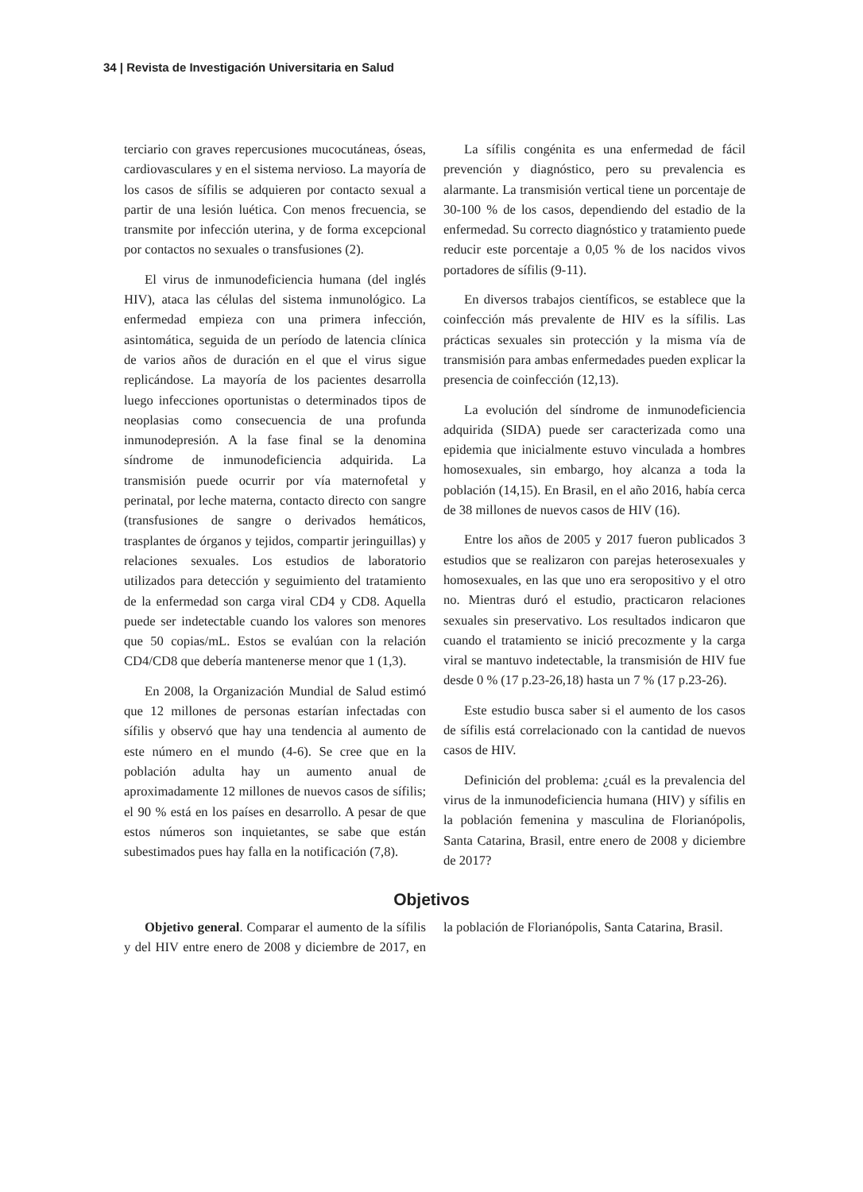34 | Revista de Investigación Universitaria en Salud
terciario con graves repercusiones mucocutáneas, óseas, cardiovasculares y en el sistema nervioso. La mayoría de los casos de sífilis se adquieren por contacto sexual a partir de una lesión luética. Con menos frecuencia, se transmite por infección uterina, y de forma excepcional por contactos no sexuales o transfusiones (2).
El virus de inmunodeficiencia humana (del inglés HIV), ataca las células del sistema inmunológico. La enfermedad empieza con una primera infección, asintomática, seguida de un período de latencia clínica de varios años de duración en el que el virus sigue replicándose. La mayoría de los pacientes desarrolla luego infecciones oportunistas o determinados tipos de neoplasias como consecuencia de una profunda inmunodepresión. A la fase final se la denomina síndrome de inmunodeficiencia adquirida. La transmisión puede ocurrir por vía maternofetal y perinatal, por leche materna, contacto directo con sangre (transfusiones de sangre o derivados hemáticos, trasplantes de órganos y tejidos, compartir jeringuillas) y relaciones sexuales. Los estudios de laboratorio utilizados para detección y seguimiento del tratamiento de la enfermedad son carga viral CD4 y CD8. Aquella puede ser indetectable cuando los valores son menores que 50 copias/mL. Estos se evalúan con la relación CD4/CD8 que debería mantenerse menor que 1 (1,3).
En 2008, la Organización Mundial de Salud estimó que 12 millones de personas estarían infectadas con sífilis y observó que hay una tendencia al aumento de este número en el mundo (4-6). Se cree que en la población adulta hay un aumento anual de aproximadamente 12 millones de nuevos casos de sífilis; el 90 % está en los países en desarrollo. A pesar de que estos números son inquietantes, se sabe que están subestimados pues hay falla en la notificación (7,8).
La sífilis congénita es una enfermedad de fácil prevención y diagnóstico, pero su prevalencia es alarmante. La transmisión vertical tiene un porcentaje de 30-100 % de los casos, dependiendo del estadio de la enfermedad. Su correcto diagnóstico y tratamiento puede reducir este porcentaje a 0,05 % de los nacidos vivos portadores de sífilis (9-11).
En diversos trabajos científicos, se establece que la coinfección más prevalente de HIV es la sífilis. Las prácticas sexuales sin protección y la misma vía de transmisión para ambas enfermedades pueden explicar la presencia de coinfección (12,13).
La evolución del síndrome de inmunodeficiencia adquirida (SIDA) puede ser caracterizada como una epidemia que inicialmente estuvo vinculada a hombres homosexuales, sin embargo, hoy alcanza a toda la población (14,15). En Brasil, en el año 2016, había cerca de 38 millones de nuevos casos de HIV (16).
Entre los años de 2005 y 2017 fueron publicados 3 estudios que se realizaron con parejas heterosexuales y homosexuales, en las que uno era seropositivo y el otro no. Mientras duró el estudio, practicaron relaciones sexuales sin preservativo. Los resultados indicaron que cuando el tratamiento se inició precozmente y la carga viral se mantuvo indetectable, la transmisión de HIV fue desde 0 % (17 p.23-26,18) hasta un 7 % (17 p.23-26).
Este estudio busca saber si el aumento de los casos de sífilis está correlacionado con la cantidad de nuevos casos de HIV.
Definición del problema: ¿cuál es la prevalencia del virus de la inmunodeficiencia humana (HIV) y sífilis en la población femenina y masculina de Florianópolis, Santa Catarina, Brasil, entre enero de 2008 y diciembre de 2017?
Objetivos
Objetivo general. Comparar el aumento de la sífilis y del HIV entre enero de 2008 y diciembre de 2017, en la población de Florianópolis, Santa Catarina, Brasil.